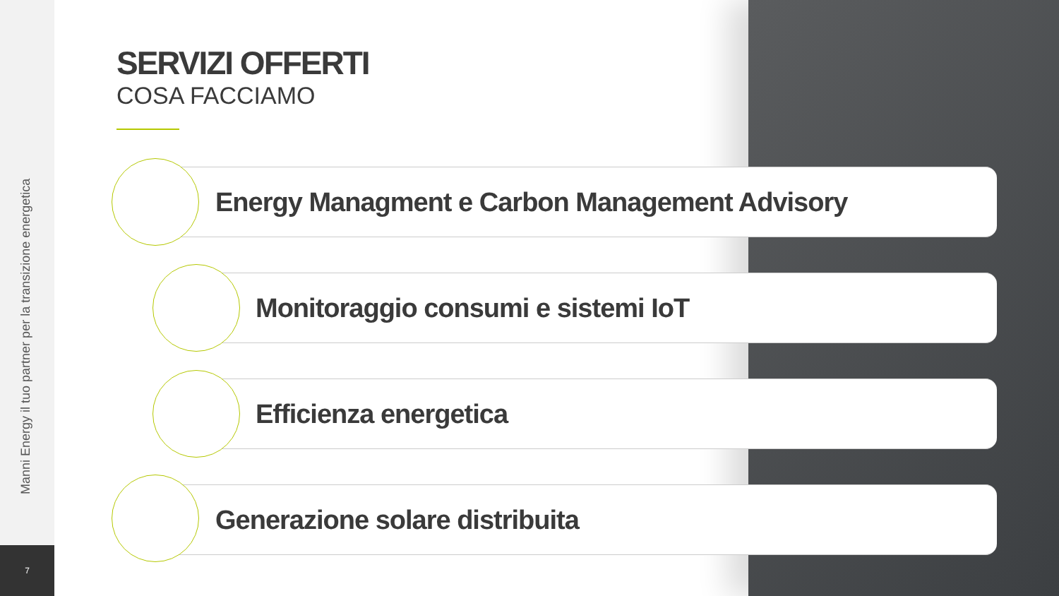Manni Energy il tuo partner per la transizione energetica
7
SERVIZI OFFERTI
COSA FACCIAMO
Energy Managment e Carbon Management Advisory
Monitoraggio consumi e sistemi IoT
Efficienza energetica
Generazione solare distribuita